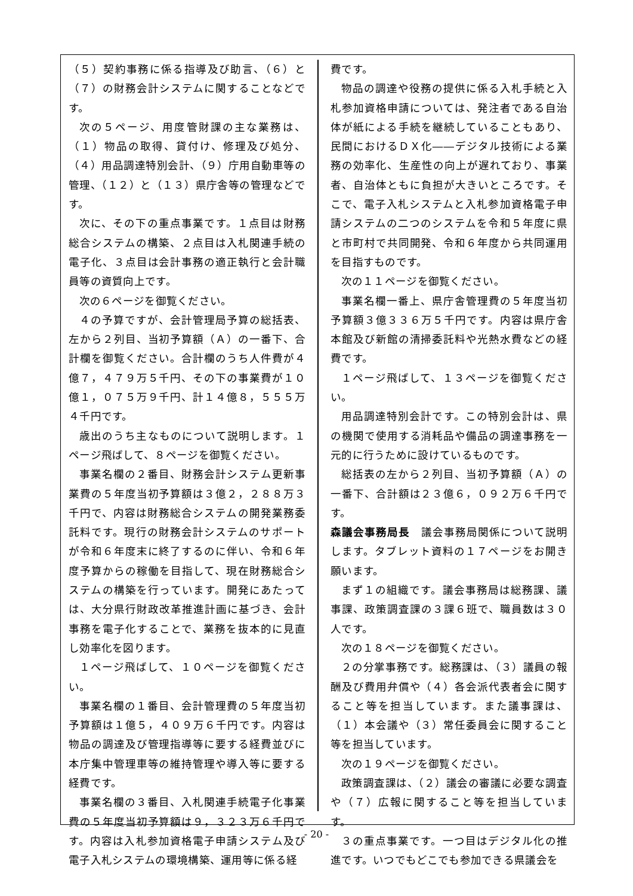（５）契約事務に係る指導及び助言、（６）と（７）の財務会計システムに関することなどです。
次の５ページ、用度管財課の主な業務は、（１）物品の取得、貸付け、修理及び処分、（４）用品調達特別会計、（９）庁用自動車等の管理、（１２）と（１３）県庁舎等の管理などです。
次に、その下の重点事業です。１点目は財務総合システムの構築、２点目は入札関連手続の電子化、３点目は会計事務の適正執行と会計職員等の資質向上です。
次の６ページを御覧ください。
４の予算ですが、会計管理局予算の総括表、左から２列目、当初予算額（Ａ）の一番下、合計欄を御覧ください。合計欄のうち人件費が４億７，４７９万５千円、その下の事業費が１０億１，０７５万９千円、計１４億８，５５５万４千円です。
歳出のうち主なものについて説明します。１ページ飛ばして、８ページを御覧ください。
事業名欄の２番目、財務会計システム更新事業費の５年度当初予算額は３億２，２８８万３千円で、内容は財務総合システムの開発業務委託料です。現行の財務会計システムのサポートが令和６年度末に終了するのに伴い、令和６年度予算からの稼働を目指して、現在財務総合システムの構築を行っています。開発にあたっては、大分県行財政改革推進計画に基づき、会計事務を電子化することで、業務を抜本的に見直し効率化を図ります。
１ページ飛ばして、１０ページを御覧ください。
事業名欄の１番目、会計管理費の５年度当初予算額は１億５，４０９万６千円です。内容は物品の調達及び管理指導等に要する経費並びに本庁集中管理車等の維持管理や導入等に要する経費です。
事業名欄の３番目、入札関連手続電子化事業費の５年度当初予算額は９，３２３万６千円です。内容は入札参加資格電子申請システム及び電子入札システムの環境構築、運用等に係る経
費です。
物品の調達や役務の提供に係る入札手続と入札参加資格申請については、発注者である自治体が紙による手続を継続していることもあり、民間におけるＤＸ化――デジタル技術による業務の効率化、生産性の向上が遅れており、事業者、自治体ともに負担が大きいところです。そこで、電子入札システムと入札参加資格電子申請システムの二つのシステムを令和５年度に県と市町村で共同開発、令和６年度から共同運用を目指すものです。
次の１１ページを御覧ください。
事業名欄一番上、県庁舎管理費の５年度当初予算額３億３３６万５千円です。内容は県庁舎本館及び新館の清掃委託料や光熱水費などの経費です。
１ページ飛ばして、１３ページを御覧ください。
用品調達特別会計です。この特別会計は、県の機関で使用する消耗品や備品の調達事務を一元的に行うために設けているものです。
総括表の左から２列目、当初予算額（Ａ）の一番下、合計額は２３億６，０９２万６千円です。
森議会事務局長　議会事務局関係について説明します。タブレット資料の１７ページをお開き願います。
まず１の組織です。議会事務局は総務課、議事課、政策調査課の３課６班で、職員数は３０人です。
次の１８ページを御覧ください。
２の分掌事務です。総務課は、（３）議員の報酬及び費用弁償や（４）各会派代表者会に関すること等を担当しています。また議事課は、（１）本会議や（３）常任委員会に関すること等を担当しています。
次の１９ページを御覧ください。
政策調査課は、（２）議会の審議に必要な調査や（７）広報に関すること等を担当しています。
３の重点事業です。一つ目はデジタル化の推進です。いつでもどこでも参加できる県議会を
- 20 -